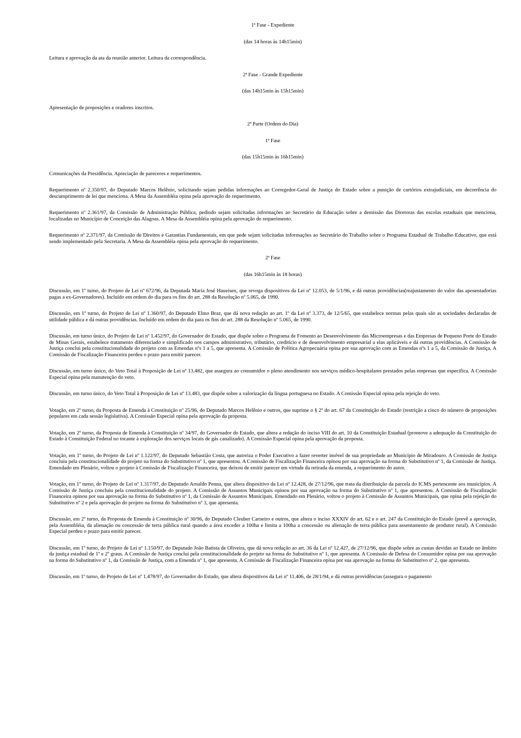1ª Fase - Expediente
(das 14 horas às 14h15min)
Leitura e aprovação da ata da reunião anterior. Leitura da correspondência.
2ª Fase - Grande Expediente
(das 14h15min às 15h15min)
Apresentação de proposições e oradores inscritos.
2ª Parte (Ordem do Dia)
1ª Fase
(das 15h15min às 16h15min)
Comunicações da Presidência. Apreciação de pareceres e requerimentos.
Requerimento nº 2.350/97, do Deputado Marcos Helênio, solicitando sejam pedidas informações ao Corregedor-Geral de Justiça do Estado sobre a punição de cartórios extrajudiciais, em decorrência do descumprimento de lei que menciona. A Mesa da Assembléia opina pela aprovação do requerimento.
Requerimento nº 2.361/97, da Comissão de Administração Pública, pedindo sejam solicitadas informações ao Secretário da Educação sobre a demissão das Diretoras das escolas estaduais que menciona, localizadas no Município de Conceição das Alagoas. A Mesa da Assembléia opina pela aprovação do requerimento.
Requerimento nº 2.371/97, da Comissão de Direitos e Garantias Fundamentais, em que pede sejam solicitadas informações ao Secretário do Trabalho sobre o Programa Estadual de Trabalho Educativo, que está sendo implementado pela Secretaria. A Mesa da Assembléia opina pela aprovação do requerimento.
2ª Fase
(das 16h15min às 18 horas)
Discussão, em 1º turno, do Projeto de Lei nº 672/96, da Deputada Maria José Haueisen, que revoga dispositivos da Lei nº 12.053, de 5/1/96, e dá outras providências(reajustamento do valor das aposentadorias pagas a ex-Governadores). Incluído em ordem do dia para os fins do art. 288 da Resolução nº 5.065, de 1990.
Discussão, em 1º turno, do Projeto de Lei nº 1.360/97, do Deputado Elmo Braz, que dá nova redação ao art. 1º da Lei nº 3.373, de 12/5/65, que estabelece normas pelas quais são as sociedades declaradas de utilidade pública e dá outras providências. Incluído em ordem do dia para os fins do art. 288 da Resolução nº 5.065, de 1990.
Discussão, em turno único, do Projeto de Lei nº 1.452/97, do Governador do Estado, que dispõe sobre o Programa de Fomento ao Desenvolvimento das Microempresas e das Empresas de Pequeno Porte do Estado de Minas Gerais, estabelece tratamento diferenciado e simplificado nos campos administrativo, tributário, creditício e de desenvolvimento empresarial a elas aplicáveis e dá outras providências. A Comissão de Justiça conclui pela constitucionalidade do projeto com as Emendas nºs 1 a 5, que apresenta. A Comissão de Política Agropecuária opina por sua aprovação com as Emendas nºs 1 a 5, da Comissão de Justiça. A Comissão de Fiscalização Financeira perdeu o prazo para emitir parecer.
Discussão, em turno único, do Veto Total à Proposição de Lei nº 13.482, que assegura ao consumidor o pleno atendimento nos serviços médico-hospitalares prestados pelas empresas que especifica. A Comissão Especial opina pela manutenção do veto.
Discussão, em turno único, do Veto Total à Proposição de Lei nº 13.483, que dispõe sobre a valorização da língua portuguesa no Estado. A Comissão Especial opina pela rejeição do veto.
Votação, em 2º turno, da Proposta de Emenda à Constituição nº 25/96, do Deputado Marcos Helênio e outros, que suprime o § 2º do art. 67 da Constituição do Estado (restrição a cinco do número de proposições populares em cada sessão legislativa). A Comissão Especial opina pela aprovação da proposta.
Votação, em 2º turno, da Proposta de Emenda à Constituição nº 34/97, do Governador do Estado, que altera a redação do inciso VIII do art. 10 da Constituição Estadual (promove a adequação da Constituição do Estado à Constituição Federal no tocante à exploração dos serviços locais de gás canalizado). A Comissão Especial opina pela aprovação da proposta.
Votação, em 1º turno, do Projeto de Lei nº 1.122/97, do Deputado Sebastião Costa, que autoriza o Poder Executivo a fazer reverter imóvel de sua propriedade ao Município de Miradouro. A Comissão de Justiça concluiu pela constitucionalidade do projeto na forma do Substitutivo nº 1, que apresentou. A Comissão de Fiscalização Financeira opinou por sua aprovação na forma do Substitutivo nº 1, da Comissão de Justiça. Emendado em Plenário, voltou o projeto à Comissão de Fiscalização Financeira, que deixou de emitir parecer em virtude da retirada da emenda, a requerimento do autor.
Votação, em 1º turno, do Projeto de Lei nº 1.317/97, do Deputado Arnaldo Penna, que altera dispositivo da Lei nº 12.428, de 27/12/96, que trata da distribuição da parcela do ICMS pertencente aos municípios. A Comissão de Justiça concluiu pela constitucionalidade do projeto. A Comissão de Assuntos Municipais opinou por sua aprovação na forma do Substitutivo nº 1, que apresentou. A Comissão de Fiscalização Financeira opinou por sua aprovação na forma do Substitutivo nº 1, da Comissão de Assuntos Municipais. Emendado em Plenário, voltou o projeto à Comissão de Assuntos Municipais, que opina pela rejeição do Substitutivo nº 2 e pela aprovação do projeto na forma do Substitutivo nº 3, que apresenta.
Discussão, em 2º turno, da Proposta de Emenda à Constituição nº 30/96, do Deputado Cleuber Carneiro e outros, que altera o inciso XXXIV do art. 62 e o art. 247 da Constituição do Estado (prevê a aprovação, pela Assembléia, da alienação ou concessão de terra pública rural quando a área exceder a 100ha e limita a 100ha a concessão ou alienação de terra pública para assentamento de produtor rural). A Comissão Especial perdeu o prazo para emitir parecer.
Discussão, em 1º turno, do Projeto de Lei nº 1.150/97, do Deputado João Batista de Oliveira, que dá nova redação ao art. 36 da Lei nº 12.427, de 27/12/96, que dispõe sobre as custas devidas ao Estado no âmbito da justiça estadual de 1º e 2º graus. A Comissão de Justiça conclui pela constitucionalidade do projeto na forma do Substitutivo nº 1, que apresenta. A Comissão de Defesa do Consumidor opina por sua aprovação na forma do Substitutivo nº 1, da Comissão de Justiça, com a Emenda nº 1, que apresenta. A Comissão de Fiscalização Financeira opina por sua aprovação na forma do Substitutivo nº 2, que apresenta.
Discussão, em 1º turno, do Projeto de Lei nº 1.478/97, do Governador do Estado, que altera dispositivos da Lei nº 11.406, de 28/1/94, e dá outras providências (assegura o pagamento